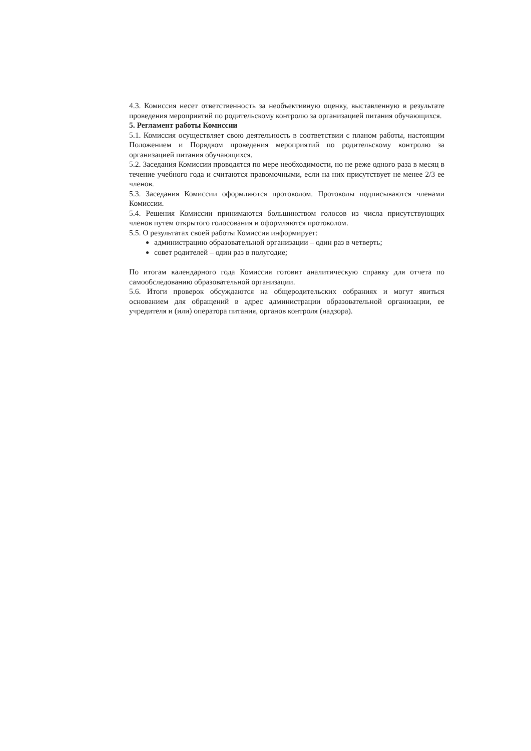4.3. Комиссия несет ответственность за необъективную оценку, выставленную в результате проведения мероприятий по родительскому контролю за организацией питания обучающихся.
5. Регламент работы Комиссии
5.1. Комиссия осуществляет свою деятельность в соответствии с планом работы, настоящим Положением и Порядком проведения мероприятий по родительскому контролю за организацией питания обучающихся.
5.2. Заседания Комиссии проводятся по мере необходимости, но не реже одного раза в месяц в течение учебного года и считаются правомочными, если на них присутствует не менее 2/3 ее членов.
5.3. Заседания Комиссии оформляются протоколом. Протоколы подписываются членами Комиссии.
5.4. Решения Комиссии принимаются большинством голосов из числа присутствующих членов путем открытого голосования и оформляются протоколом.
5.5. О результатах своей работы Комиссия информирует:
администрацию образовательной организации – один раз в четверть;
совет родителей – один раз в полугодие;
По итогам календарного года Комиссия готовит аналитическую справку для отчета по самообследованию образовательной организации.
5.6. Итоги проверок обсуждаются на общеродительских собраниях и могут явиться основанием для обращений в адрес администрации образовательной организации, ее учредителя и (или) оператора питания, органов контроля (надзора).